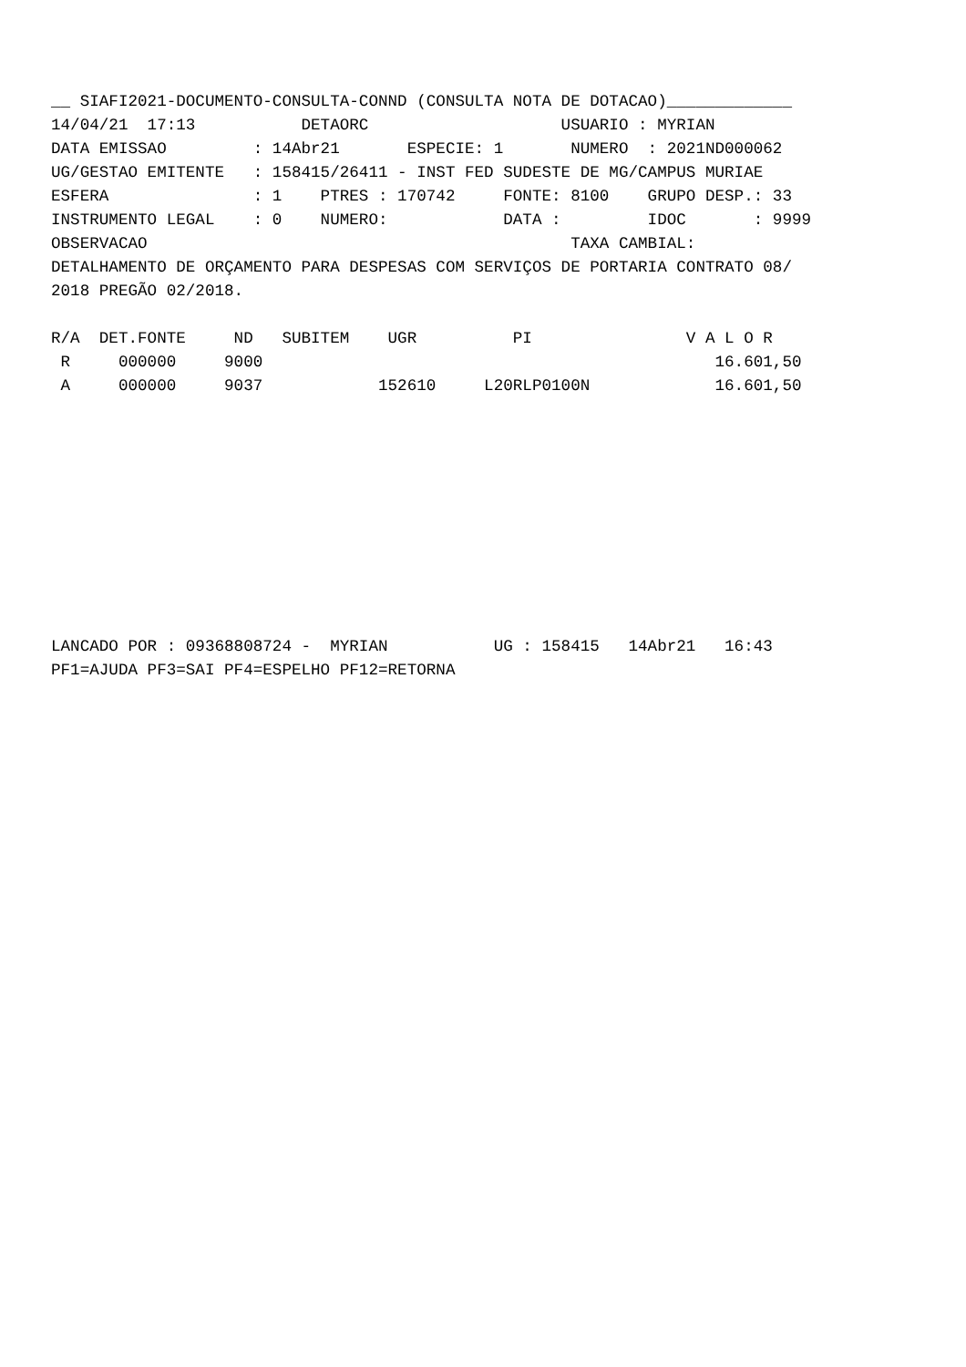__ SIAFI2021-DOCUMENTO-CONSULTA-CONND (CONSULTA NOTA DE DOTACAO)_____________ 14/04/21 17:13 DETAORC USUARIO : MYRIAN DATA EMISSAO : 14Abr21 ESPECIE: 1 NUMERO : 2021ND000062 UG/GESTAO EMITENTE : 158415/26411 - INST FED SUDESTE DE MG/CAMPUS MURIAE ESFERA : 1 PTRES : 170742 FONTE: 8100 GRUPO DESP.: 33 INSTRUMENTO LEGAL : 0 NUMERO: DATA : IDOC : 9999 OBSERVACAO TAXA CAMBIAL: DETALHAMENTO DE ORÇAMENTO PARA DESPESAS COM SERVIÇOS DE PORTARIA CONTRATO 08/ 2018 PREGÃO 02/2018. R/A DET.FONTE ND SUBITEM UGR PI V A L O R R 000000 9000 16.601,50 A 000000 9037 152610 L20RLP0100N 16.601,50 LANCADO POR : 09368808724 - MYRIAN UG : 158415 14Abr21 16:43 PF1=AJUDA PF3=SAI PF4=ESPELHO PF12=RETORNA